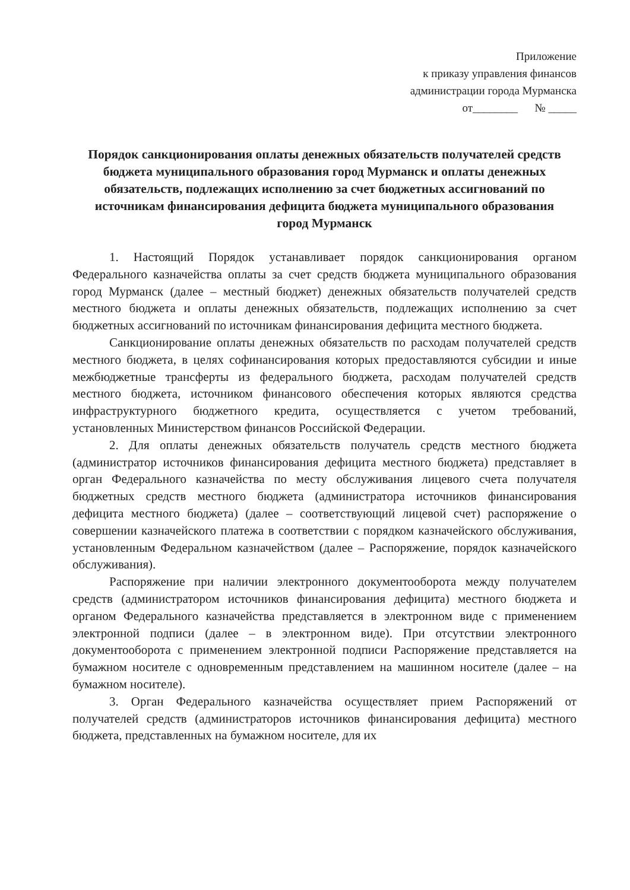Приложение
к приказу управления финансов
администрации города Мурманска
от________ № _____
Порядок санкционирования оплаты денежных обязательств получателей средств бюджета муниципального образования город Мурманск и оплаты денежных обязательств, подлежащих исполнению за счет бюджетных ассигнований по источникам финансирования дефицита бюджета муниципального образования город Мурманск
1. Настоящий Порядок устанавливает порядок санкционирования органом Федерального казначейства оплаты за счет средств бюджета муниципального образования город Мурманск (далее – местный бюджет) денежных обязательств получателей средств местного бюджета и оплаты денежных обязательств, подлежащих исполнению за счет бюджетных ассигнований по источникам финансирования дефицита местного бюджета.
Санкционирование оплаты денежных обязательств по расходам получателей средств местного бюджета, в целях софинансирования которых предоставляются субсидии и иные межбюджетные трансферты из федерального бюджета, расходам получателей средств местного бюджета, источником финансового обеспечения которых являются средства инфраструктурного бюджетного кредита, осуществляется с учетом требований, установленных Министерством финансов Российской Федерации.
2. Для оплаты денежных обязательств получатель средств местного бюджета (администратор источников финансирования дефицита местного бюджета) представляет в орган Федерального казначейства по месту обслуживания лицевого счета получателя бюджетных средств местного бюджета (администратора источников финансирования дефицита местного бюджета) (далее – соответствующий лицевой счет) распоряжение о совершении казначейского платежа в соответствии с порядком казначейского обслуживания, установленным Федеральном казначейством (далее – Распоряжение, порядок казначейского обслуживания).
Распоряжение при наличии электронного документооборота между получателем средств (администратором источников финансирования дефицита) местного бюджета и органом Федерального казначейства представляется в электронном виде с применением электронной подписи (далее – в электронном виде). При отсутствии электронного документооборота с применением электронной подписи Распоряжение представляется на бумажном носителе с одновременным представлением на машинном носителе (далее – на бумажном носителе).
3. Орган Федерального казначейства осуществляет прием Распоряжений от получателей средств (администраторов источников финансирования дефицита) местного бюджета, представленных на бумажном носителе, для их